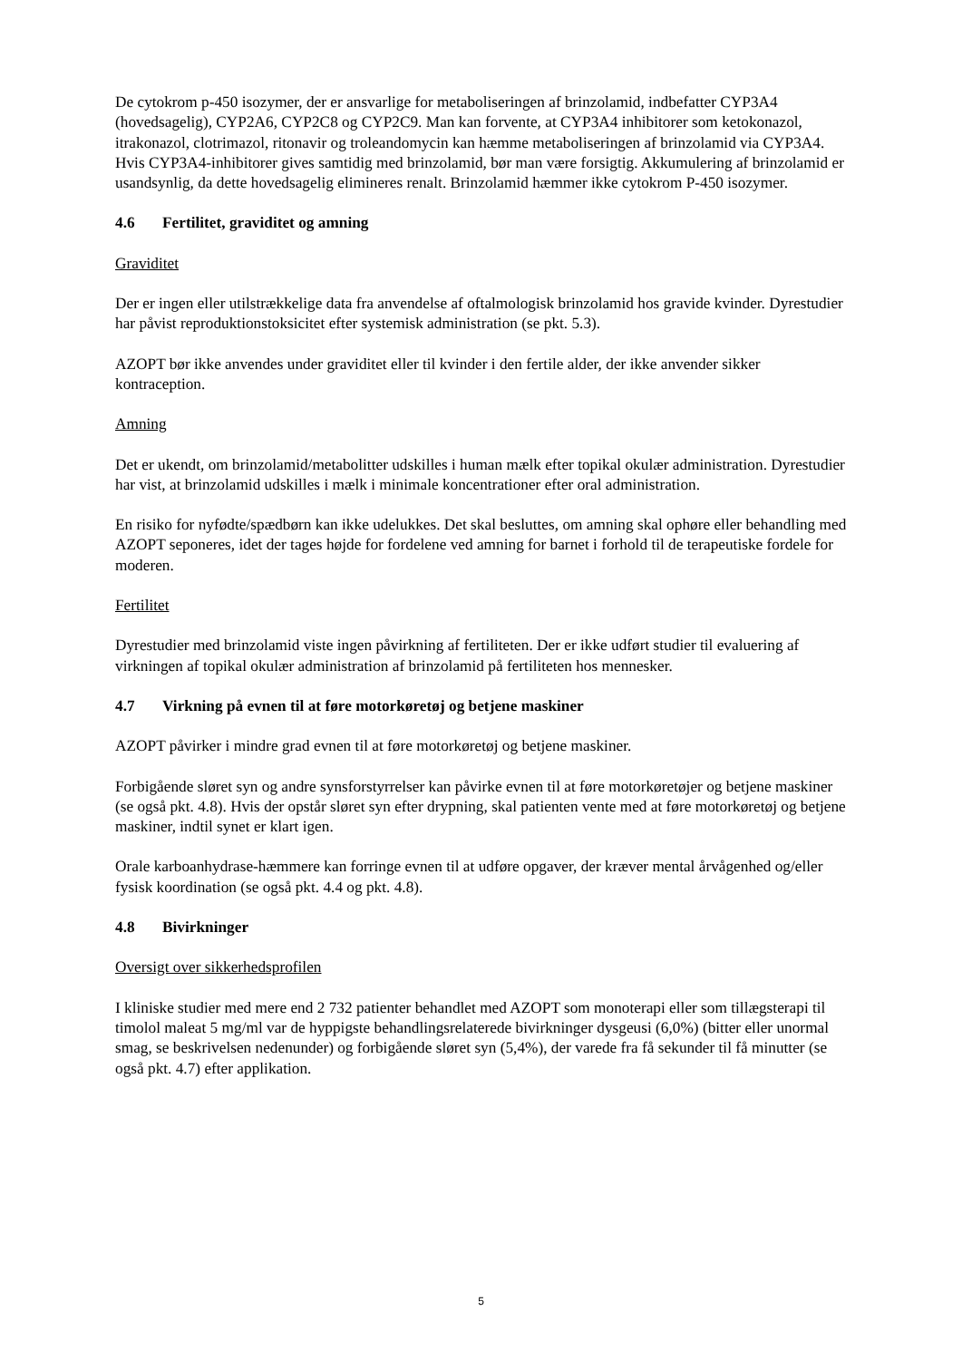De cytokrom p-450 isozymer, der er ansvarlige for metaboliseringen af brinzolamid, indbefatter CYP3A4 (hovedsagelig), CYP2A6, CYP2C8 og CYP2C9. Man kan forvente, at CYP3A4 inhibitorer som ketokonazol, itrakonazol, clotrimazol, ritonavir og troleandomycin kan hæmme metaboliseringen af brinzolamid via CYP3A4. Hvis CYP3A4-inhibitorer gives samtidig med brinzolamid, bør man være forsigtig. Akkumulering af brinzolamid er usandsynlig, da dette hovedsagelig elimineres renalt. Brinzolamid hæmmer ikke cytokrom P-450 isozymer.
4.6 Fertilitet, graviditet og amning
Graviditet
Der er ingen eller utilstrækkelige data fra anvendelse af oftalmologisk brinzolamid hos gravide kvinder. Dyrestudier har påvist reproduktionstoksicitet efter systemisk administration (se pkt. 5.3).
AZOPT bør ikke anvendes under graviditet eller til kvinder i den fertile alder, der ikke anvender sikker kontraception.
Amning
Det er ukendt, om brinzolamid/metabolitter udskilles i human mælk efter topikal okulær administration. Dyrestudier har vist, at brinzolamid udskilles i mælk i minimale koncentrationer efter oral administration.
En risiko for nyfødte/spædbørn kan ikke udelukkes. Det skal besluttes, om amning skal ophøre eller behandling med AZOPT seponeres, idet der tages højde for fordelene ved amning for barnet i forhold til de terapeutiske fordele for moderen.
Fertilitet
Dyrestudier med brinzolamid viste ingen påvirkning af fertiliteten. Der er ikke udført studier til evaluering af virkningen af topikal okulær administration af brinzolamid på fertiliteten hos mennesker.
4.7 Virkning på evnen til at føre motorkøretøj og betjene maskiner
AZOPT påvirker i mindre grad evnen til at føre motorkøretøj og betjene maskiner.
Forbigående sløret syn og andre synsforstyrrelser kan påvirke evnen til at føre motorkøretøjer og betjene maskiner (se også pkt. 4.8). Hvis der opstår sløret syn efter drypning, skal patienten vente med at føre motorkøretøj og betjene maskiner, indtil synet er klart igen.
Orale karboanhydrase-hæmmere kan forringe evnen til at udføre opgaver, der kræver mental årvågenhed og/eller fysisk koordination (se også pkt. 4.4 og pkt. 4.8).
4.8 Bivirkninger
Oversigt over sikkerhedsprofilen
I kliniske studier med mere end 2 732 patienter behandlet med AZOPT som monoterapi eller som tillægsterapi til timolol maleat 5 mg/ml var de hyppigste behandlingsrelaterede bivirkninger dysgeusi (6,0%) (bitter eller unormal smag, se beskrivelsen nedenunder) og forbigående sløret syn (5,4%), der varede fra få sekunder til få minutter (se også pkt. 4.7) efter applikation.
5